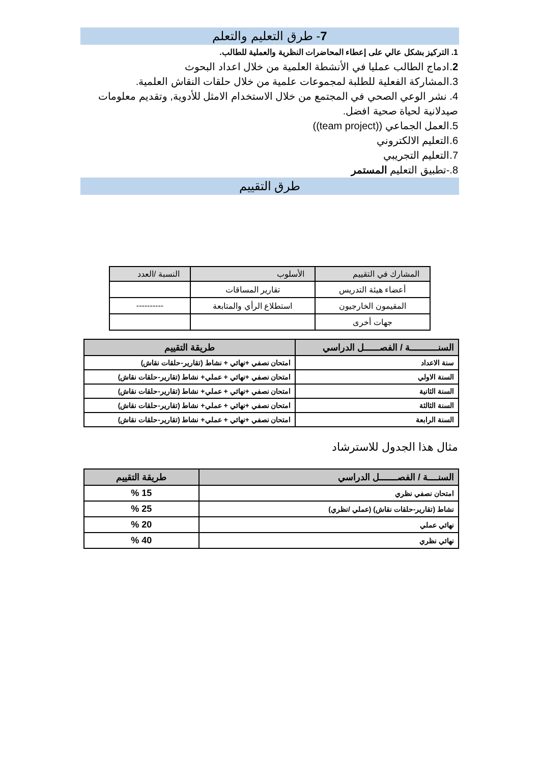7- طرق التعليم والتعلم
1. التركيز بشكل عالي على إعطاء المحاضرات النظرية والعملية للطالب.
2.ادماج الطالب عمليا في الأنشطة العلمية من خلال اعداد البحوث
3.المشاركة الفعلية للطلبة لمجموعات علمية من خلال حلقات النقاش العلمية.
4. نشر الوعي الصحي في المجتمع من خلال الاستخدام الامثل للأدوية, وتقديم معلومات صيدلانية لحياة صحية افضل.
5.العمل الجماعي ((team project))
6.التعليم الالكتروني
7.التعليم التجريبي
8.-تطبيق التعليم المستمر
طرق التقييم
| المشارك في التقييم | الأسلوب | النسبة /العدد |
| --- | --- | --- |
| أعضاء هيئة التدريس | تقارير المساقات | |
| المقيمون الخارجيون | استطلاع الرأي والمتابعة | ---------- |
| جهات أخرى | | |
| السنـــــــــــة / الفصــــــل الدراسي | طريقة التقييم |
| --- | --- |
| سنة الاعداد | امتحان نصفي +نهائي + نشاط (تقارير-حلقات نقاش) |
| السنة الاولي | امتحان نصفي +نهائي + عملي+ نشاط (تقارير-حلقات نقاش) |
| السنة الثانية | امتحان نصفي +نهائي + عملي+ نشاط (تقارير-حلقات نقاش) |
| السنة الثالثة | امتحان نصفي +نهائي + عملي+ نشاط (تقارير-حلقات نقاش) |
| السنة الرابعة | امتحان نصفي +نهائي + عملي+ نشاط (تقارير-حلقات نقاش) |
مثال هذا الجدول للاسترشاد
| السنــــة / الفصـــــــل الدراسي | طريقة التقييم |
| --- | --- |
| امتحان نصفي نظري | 15 % |
| نشاط (تقارير-حلقات نقاش) (عملي /نظري) | 25 % |
| نهائي عملي | 20 % |
| نهائي نظري | 40 % |